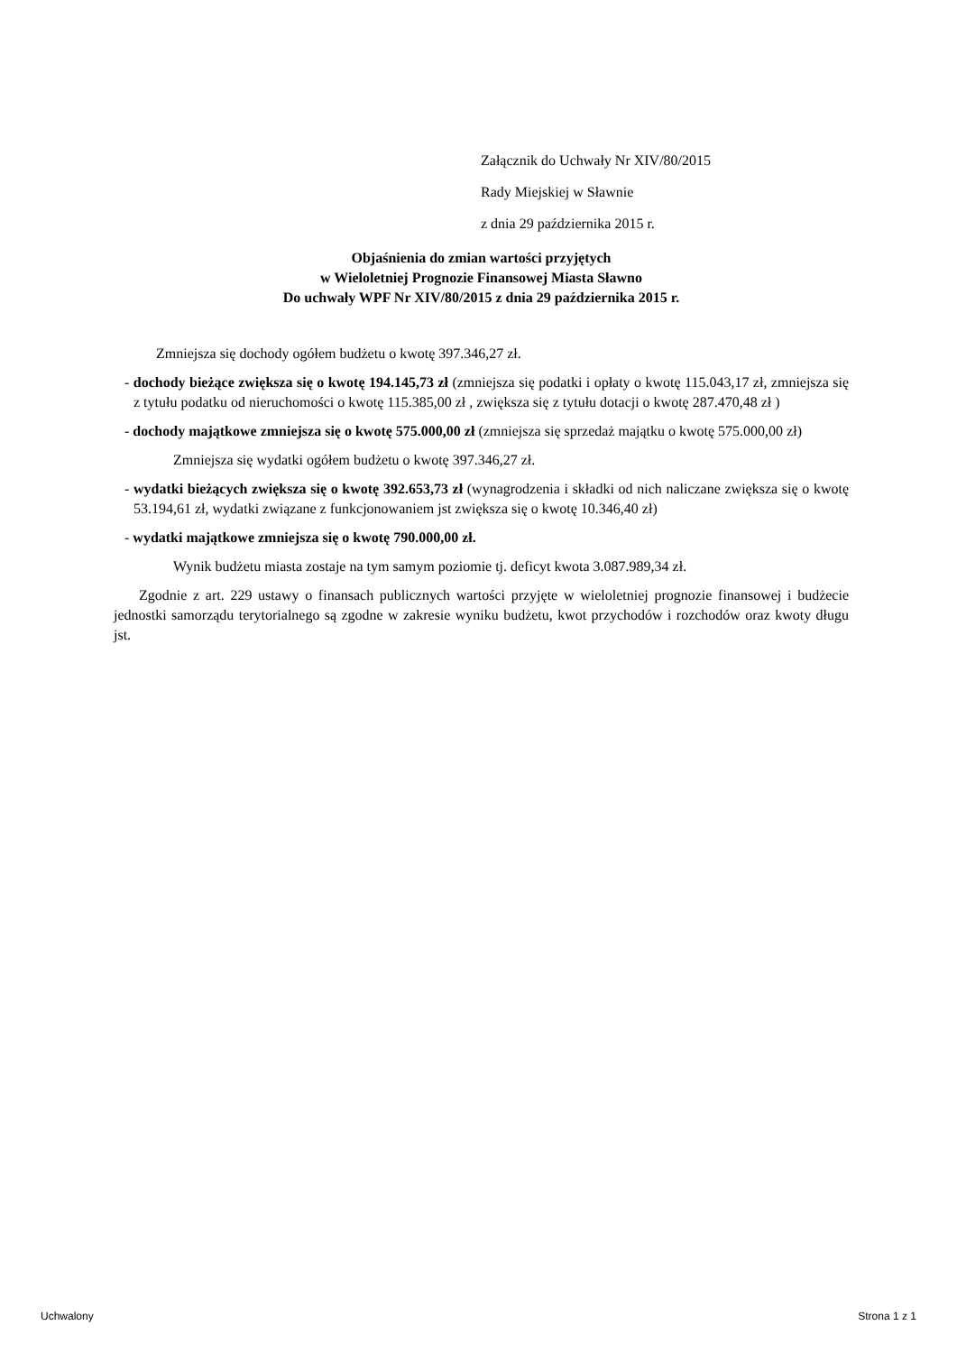Załącznik do Uchwały Nr XIV/80/2015
Rady Miejskiej w Sławnie
z dnia 29 października 2015 r.
Objaśnienia do zmian wartości przyjętych
w Wieloletniej Prognozie Finansowej Miasta Sławno
Do uchwały WPF Nr XIV/80/2015 z dnia 29 października 2015 r.
Zmniejsza się dochody ogółem budżetu o kwotę 397.346,27 zł.
- dochody bieżące zwiększa się o kwotę 194.145,73 zł (zmniejsza się podatki i opłaty o kwotę 115.043,17 zł, zmniejsza się z tytułu podatku od nieruchomości o kwotę 115.385,00 zł , zwiększa się z tytułu dotacji o kwotę 287.470,48 zł )
- dochody majątkowe zmniejsza się o kwotę 575.000,00 zł (zmniejsza się sprzedaż majątku o kwotę 575.000,00 zł)
Zmniejsza się wydatki ogółem budżetu o kwotę 397.346,27 zł.
- wydatki bieżących zwiększa się o kwotę 392.653,73 zł (wynagrodzenia i składki od nich naliczane zwiększa się o kwotę 53.194,61 zł, wydatki związane z funkcjonowaniem jst zwiększa się o kwotę 10.346,40 zł)
- wydatki majątkowe zmniejsza się o kwotę 790.000,00 zł.
Wynik budżetu miasta zostaje na tym samym poziomie tj. deficyt kwota 3.087.989,34 zł.
Zgodnie z art. 229 ustawy o finansach publicznych wartości przyjęte w wieloletniej prognozie finansowej i budżecie jednostki samorządu terytorialnego są zgodne w zakresie wyniku budżetu, kwot przychodów i rozchodów oraz kwoty długu jst.
Uchwalony Strona 1 z 1